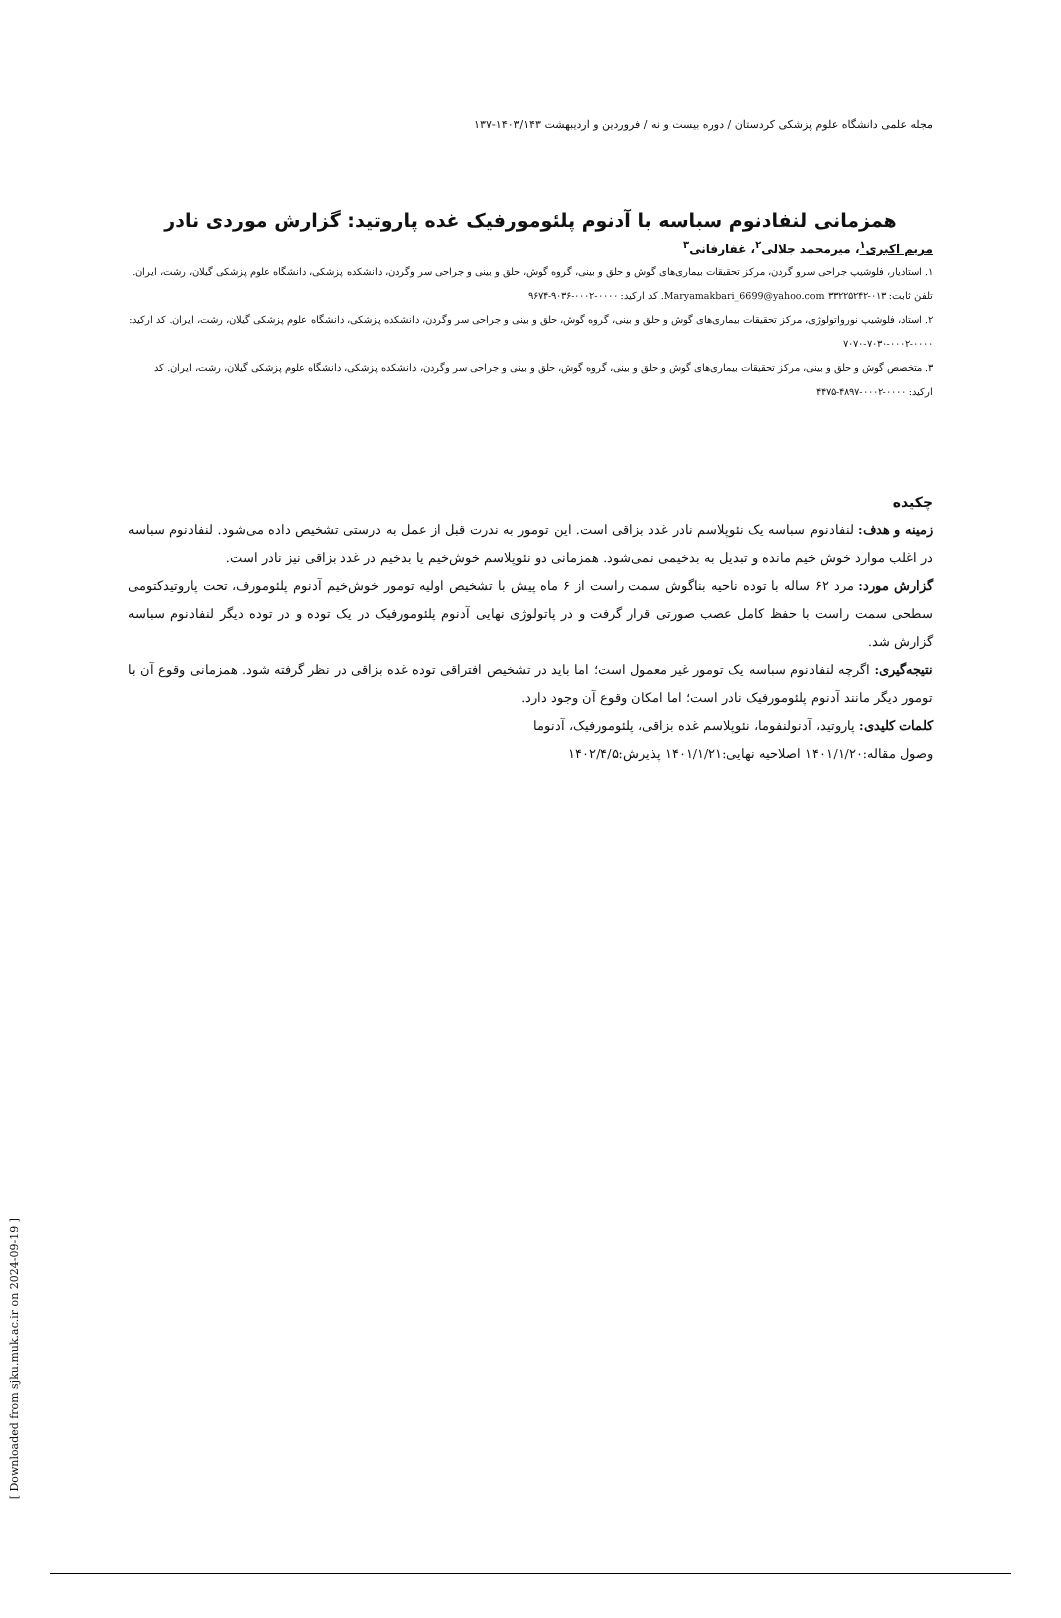مجله علمی دانشگاه علوم پزشکی کردستان / دوره بیست و نه / فروردین و اردیبهشت ۱۴۰۳/۱۴۳-۱۳۷
همزمانی لنفادنوم سباسه با آدنوم پلئومورفیک غده پاروتید: گزارش موردی نادر
مریم اکبری<sup>۱</sup>، میرمحمد جلالی<sup>۲</sup>، غفارفانی<sup>۳</sup>
۱. استادیار، فلوشیپ جراحی سرو گردن، مرکز تحقیقات بیماری‌های گوش و حلق و بینی، گروه گوش، حلق و بینی و جراحی سر وگردن، دانشکده پزشکی، دانشگاه علوم پزشکی گیلان، رشت، ایران. تلفن ثابت: ۰۱۳-۳۳۲۲۵۲۴۲ Maryamakbari_6699@yahoo.com. کد ارکید: ۰۰۰۰-۰۰۰۲-۹۰۳۶-۹۶۷۴
۲. استاد، فلوشیپ نورواتولوژی، مرکز تحقیقات بیماری‌های گوش و حلق و بینی، گروه گوش، حلق و بینی و جراحی سر وگردن، دانشکده پزشکی، دانشگاه علوم پزشکی گیلان، رشت، ایران. کد ارکید: ۰۰۰۰-۰۰۰۲-۷۰۳۰-۷۰۷۰
۳. متخصص گوش و حلق و بینی، مرکز تحقیقات بیماری‌های گوش و حلق و بینی، گروه گوش، حلق و بینی و جراحی سر وگردن، دانشکده پزشکی، دانشگاه علوم پزشکی گیلان، رشت، ایران. کد ارکید: ۰۰۰۰-۰۰۰۲-۴۸۹۷-۴۴۷۵
چکیده
زمینه و هدف: لنفادنوم سباسه یک نئوپلاسم نادر غدد بزاقی است. این تومور به ندرت قبل از عمل به درستی تشخیص داده می‌شود. لنفادنوم سباسه در اغلب موارد خوش خیم مانده و تبدیل به بدخیمی نمی‌شود. همزمانی دو نئوپلاسم خوش‌خیم یا بدخیم در غدد بزاقی نیز نادر است.
گزارش مورد: مرد ۶۲ ساله با توده ناحیه بناگوش سمت راست از ۶ ماه پیش با تشخیص اولیه تومور خوش‌خیم آدنوم پلئومورف، تحت پاروتیدکتومی سطحی سمت راست با حفظ کامل عصب صورتی قرار گرفت و در پاتولوژی نهایی آدنوم پلئومورفیک در یک توده و در توده دیگر لنفادنوم سباسه گزارش شد.
نتیجه‌گیری: اگرچه لنفادنوم سباسه یک تومور غیر معمول است؛ اما باید در تشخیص افتراقی توده غده بزاقی در نظر گرفته شود. همزمانی وقوع آن با تومور دیگر مانند آدنوم پلئومورفیک نادر است؛ اما امکان وقوع آن وجود دارد.
کلمات کلیدی: پاروتید، آدنولنفوما، نئوپلاسم غده بزاقی، پلئومورفیک، آدنوما
وصول مقاله:۱۴۰۱/۱/۲۰ اصلاحیه نهایی:۱۴۰۱/۱/۲۱ پذیرش:۱۴۰۲/۴/۵
[ Downloaded from sjku.muk.ac.ir on 2024-09-19 ]